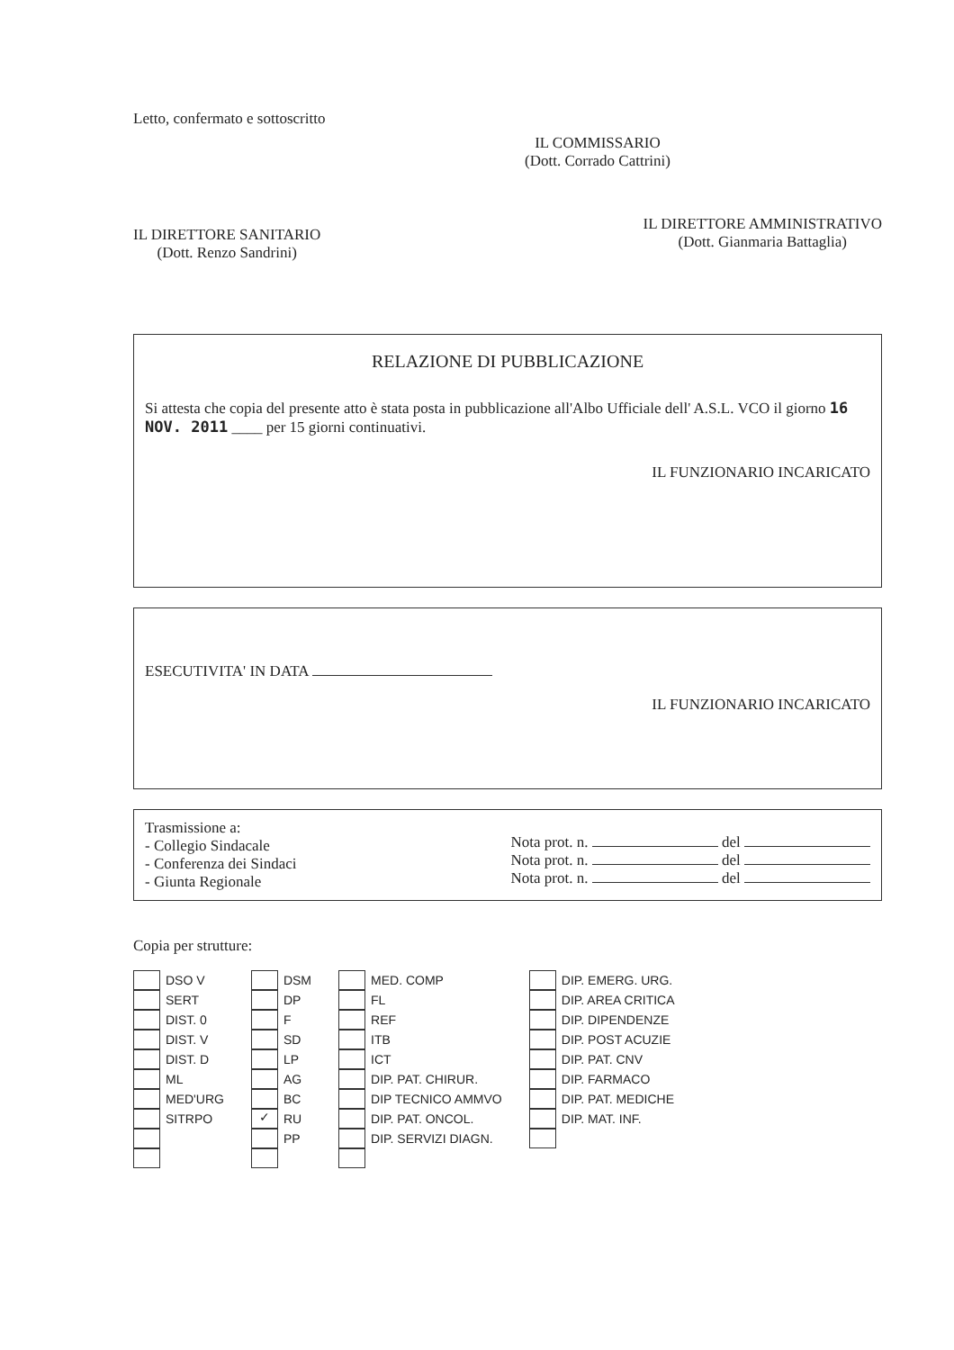Letto, confermato e sottoscritto
IL COMMISSARIO
(Dott. Corrado Cattrini)
IL DIRETTORE SANITARIO
(Dott. Renzo Sandrini)
IL DIRETTORE AMMINISTRATIVO
(Dott. Gianmaria Battaglia)
RELAZIONE DI PUBBLICAZIONE
Si attesta che copia del presente atto è stata posta in pubblicazione all'Albo Ufficiale dell' A.S.L. VCO il giorno 16 NOV. 2011 ____ per 15 giorni continuativi.
IL FUNZIONARIO INCARICATO
ESECUTIVITA' IN DATA
IL FUNZIONARIO INCARICATO
Trasmissione a:
- Collegio Sindacale
- Conferenza dei Sindaci
- Giunta Regionale
Nota prot. n. del
Nota prot. n. del
Nota prot. n. del
Copia per strutture:
DSO V
SERT
DIST. 0
DIST. V
DIST. D
ML
MED'URG
SITRPO
DSM
DP
F
SD
LP
AG
BC
✓ RU
PP
MED. COMP
FL
REF
ITB
ICT
DIP. PAT. CHIRUR.
DIP TECNICO AMMVO
DIP. PAT. ONCOL.
DIP. SERVIZI DIAGN.
DIP. EMERG. URG.
DIP. AREA CRITICA
DIP. DIPENDENZE
DIP. POST ACUZIE
DIP. PAT. CNV
DIP. FARMACO
DIP. PAT. MEDICHE
DIP. MAT. INF.